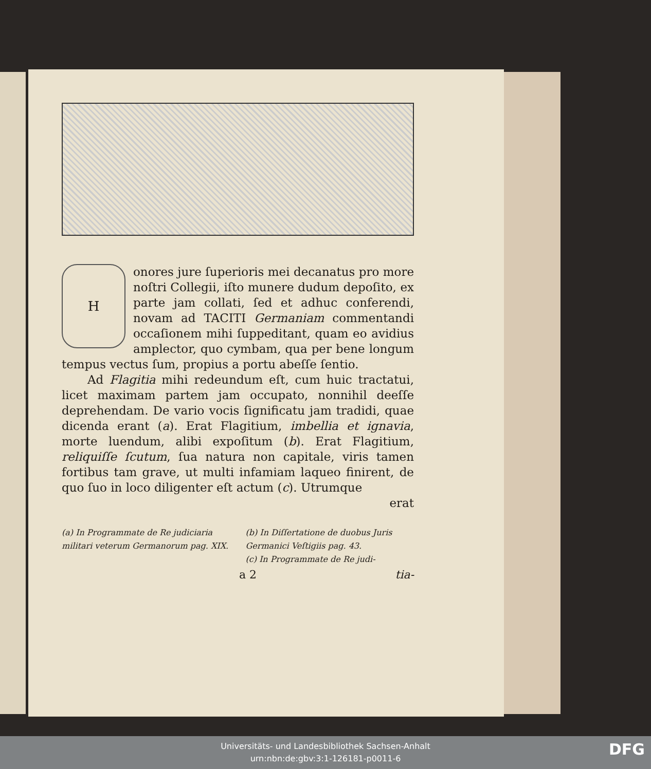H
onores jure ſuperioris mei decanatus pro more noſtri Collegii, iſto munere dudum depoſito, ex parte jam collati, ſed et adhuc conferendi, novam ad TACITI Germaniam commentandi occaſionem mihi ſuppeditant, quam eo avidius amplector, quo cymbam, qua per bene longum tempus vectus ſum, propius a portu abeſſe ſentio.
Ad Flagitia mihi redeundum eſt, cum huic tractatui, licet maximam partem jam occupato, nonnihil deeſſe deprehendam. De vario vocis ſignificatu jam tradidi, quae dicenda erant (a). Erat Flagitium, imbellia et ignavia, morte luendum, alibi expoſitum (b). Erat Flagitium, reliquiſſe ſcutum, ſua natura non capitale, viris tamen fortibus tam grave, ut multi infamiam laqueo finirent, de quo ſuo in loco diligenter eſt actum (c). Utrumque
erat
(a) In Programmate de Re judiciaria militari veterum Germanorum pag. XIX.
(b) In Diſſertatione de duobus Juris Germanici Veſtigiis pag. 43.
(c) In Programmate de Re judi-
a 2 tia-
Universitäts- und Landesbibliothek Sachsen-Anhalt
urn:nbn:de:gbv:3:1-126181-p0011-6
DFG